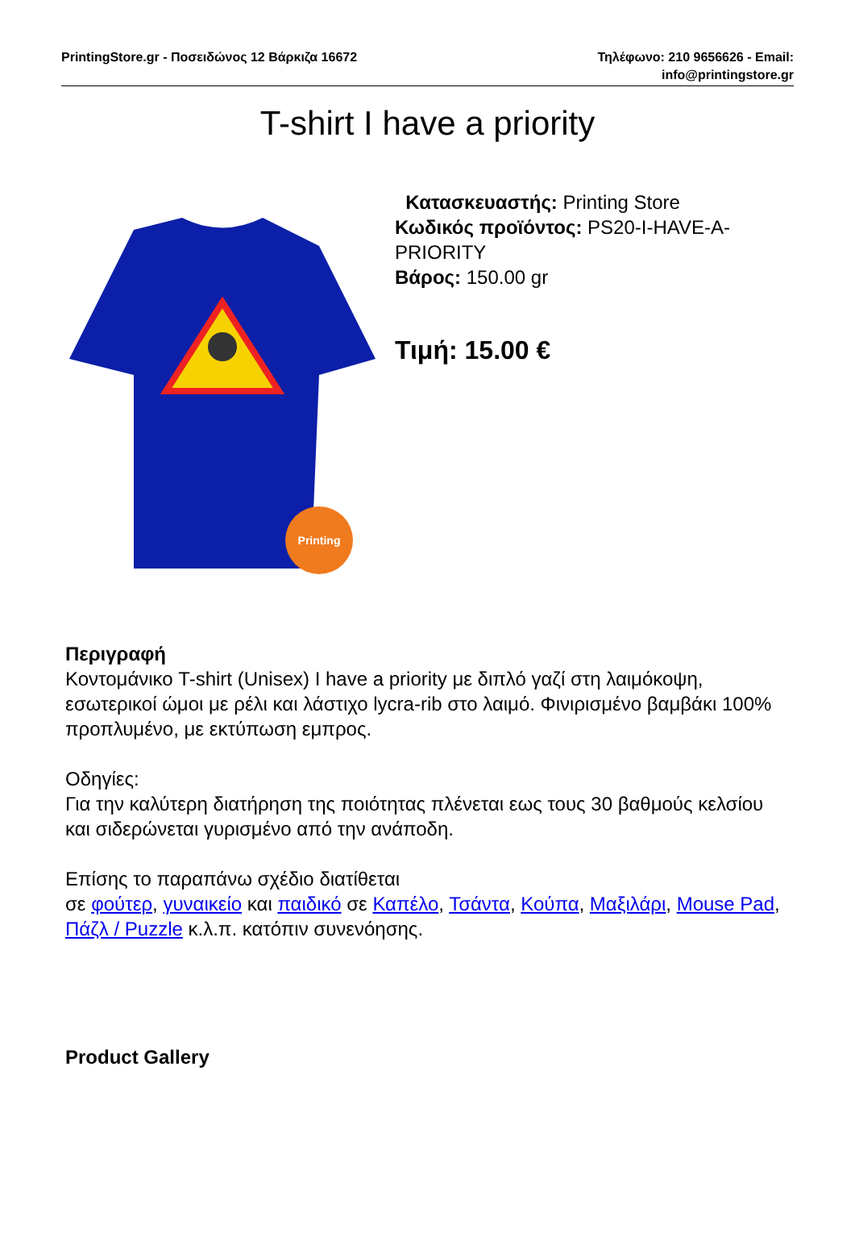PrintingStore.gr - Ποσειδώνος 12 Βάρκιζα 16672
Τηλέφωνο: 210 9656626 - Email:
info@printingstore.gr
T-shirt I have a priority
Printing
Κατασκευαστής: Printing Store
Κωδικός προϊόντος: PS20-I-HAVE-A-PRIORITY
Βάρος: 150.00 gr
Τιμή: 15.00 €
Περιγραφή
Κοντομάνικο T-shirt (Unisex) I have a priority με διπλό γαζί στη λαιμόκοψη, εσωτερικοί ώμοι με ρέλι και λάστιχο lycra-rib στο λαιμό. Φινιρισμένο βαμβάκι 100% προπλυμένο, με εκτύπωση εμπρος.
Οδηγίες:
Για την καλύτερη διατήρηση της ποιότητας πλένεται εως τους 30 βαθμούς κελσίου και σιδερώνεται γυρισμένο από την ανάποδη.
Επίσης το παραπάνω σχέδιο διατίθεται
σε φούτερ, γυναικείο και παιδικό σε Καπέλο, Τσάντα, Κούπα, Μαξιλάρι, Mouse Pad, Πάζλ / Puzzle κ.λ.π. κατόπιν συνενόησης.
Product Gallery